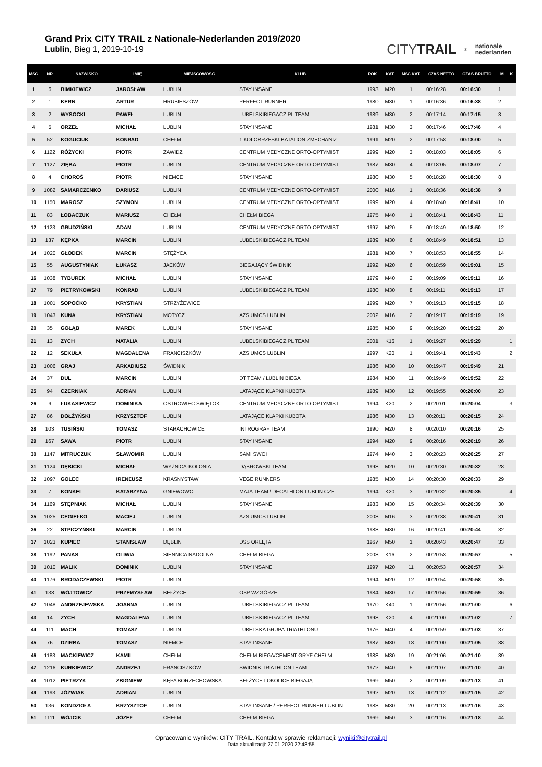Grand Prix CITY TRAIL z Nationale-Nederlanden 2019/2020
Lublin, Bieg 1, 2019-10-19
CITYTRAIL z nationale
nederlanden
| MSC | NR | NAZWISKO | IMIĘ | MIEJSCOWOŚĆ | KLUB | ROK | KAT | MSC KAT. | CZAS NETTO | CZAS BRUTTO | M | K |
| --- | --- | --- | --- | --- | --- | --- | --- | --- | --- | --- | --- | --- |
| 1 | 6 | BIMKIEWICZ | JAROSŁAW | LUBLIN | STAY INSANE | 1993 | M20 | 1 | 00:16:28 | 00:16:30 | 1 | |
| 2 | 1 | KERN | ARTUR | HRUBIESZÓW | PERFECT RUNNER | 1980 | M30 | 1 | 00:16:36 | 00:16:38 | 2 | |
| 3 | 2 | WYSOCKI | PAWEŁ | LUBLIN | LUBELSKIBIEGACZ.PL TEAM | 1989 | M30 | 2 | 00:17:14 | 00:17:15 | 3 | |
| 4 | 5 | ORZEŁ | MICHAŁ | LUBLIN | STAY INSANE | 1981 | M30 | 3 | 00:17:46 | 00:17:46 | 4 | |
| 5 | 52 | KOGUCIUK | KONRAD | CHEŁM | 1 KOŁOBRZESKI BATALION ZMECHANIZ... | 1991 | M20 | 2 | 00:17:58 | 00:18:00 | 5 | |
| 6 | 1122 | RÓŻYCKI | PIOTR | ZAWIDZ | CENTRUM MEDYCZNE ORTO-OPTYMIST | 1999 | M20 | 3 | 00:18:03 | 00:18:05 | 6 | |
| 7 | 1127 | ZIĘBA | PIOTR | LUBLIN | CENTRUM MEDYCZNE ORTO-OPTYMIST | 1987 | M30 | 4 | 00:18:05 | 00:18:07 | 7 | |
| 8 | 4 | CHOROŚ | PIOTR | NIEMCE | STAY INSANE | 1980 | M30 | 5 | 00:18:28 | 00:18:30 | 8 | |
| 9 | 1082 | SAMARCZENKO | DARIUSZ | LUBLIN | CENTRUM MEDYCZNE ORTO-OPTYMIST | 2000 | M16 | 1 | 00:18:36 | 00:18:38 | 9 | |
| 10 | 1150 | MAROSZ | SZYMON | LUBLIN | CENTRUM MEDYCZNE ORTO-OPTYMIST | 1999 | M20 | 4 | 00:18:40 | 00:18:41 | 10 | |
| 11 | 83 | ŁOBACZUK | MARIUSZ | CHEŁM | CHEŁM BIEGA | 1975 | M40 | 1 | 00:18:41 | 00:18:43 | 11 | |
| 12 | 1123 | GRUDZIŃSKI | ADAM | LUBLIN | CENTRUM MEDYCZNE ORTO-OPTYMIST | 1997 | M20 | 5 | 00:18:49 | 00:18:50 | 12 | |
| 13 | 137 | KĘPKA | MARCIN | LUBLIN | LUBELSKIBIEGACZ.PL TEAM | 1989 | M30 | 6 | 00:18:49 | 00:18:51 | 13 | |
| 14 | 1020 | GŁODEK | MARCIN | STĘŻYCA | | 1981 | M30 | 7 | 00:18:53 | 00:18:55 | 14 | |
| 15 | 55 | AUGUSTYNIAK | ŁUKASZ | JACKÓW | BIEGAJĄCY ŚWIDNIK | 1992 | M20 | 6 | 00:18:59 | 00:19:01 | 15 | |
| 16 | 1038 | TYBUREK | MICHAŁ | LUBLIN | STAY INSANE | 1979 | M40 | 2 | 00:19:09 | 00:19:11 | 16 | |
| 17 | 79 | PIETRYKOWSKI | KONRAD | LUBLIN | LUBELSKIBIEGACZ.PL TEAM | 1980 | M30 | 8 | 00:19:11 | 00:19:13 | 17 | |
| 18 | 1001 | SOPOĆKO | KRYSTIAN | STRZYŻEWICE | | 1999 | M20 | 7 | 00:19:13 | 00:19:15 | 18 | |
| 19 | 1043 | KUNA | KRYSTIAN | MOTYCZ | AZS UMCS LUBLIN | 2002 | M16 | 2 | 00:19:17 | 00:19:19 | 19 | |
| 20 | 35 | GOŁĄB | MAREK | LUBLIN | STAY INSANE | 1985 | M30 | 9 | 00:19:20 | 00:19:22 | 20 | |
| 21 | 13 | ZYCH | NATALIA | LUBLIN | LUBELSKIBIEGACZ.PL TEAM | 2001 | K16 | 1 | 00:19:27 | 00:19:29 | | 1 |
| 22 | 12 | SEKUŁA | MAGDALENA | FRANCISZKÓW | AZS UMCS LUBLIN | 1997 | K20 | 1 | 00:19:41 | 00:19:43 | | 2 |
| 23 | 1006 | GRAJ | ARKADIUSZ | ŚWIDNIK | | 1986 | M30 | 10 | 00:19:47 | 00:19:49 | 21 | |
| 24 | 37 | DUL | MARCIN | LUBLIN | DT TEAM / LUBLIN BIEGA | 1984 | M30 | 11 | 00:19:49 | 00:19:52 | 22 | |
| 25 | 94 | CZERNIAK | ADRIAN | LUBLIN | LATAJĄCE KLAPKI KUBOTA | 1989 | M30 | 12 | 00:19:55 | 00:20:00 | 23 | |
| 26 | 9 | ŁUKASIEWICZ | DOMINIKA | OSTROWIEC ŚWIĘTOK... | CENTRUM MEDYCZNE ORTO-OPTYMIST | 1994 | K20 | 2 | 00:20:01 | 00:20:04 | | 3 |
| 27 | 86 | DOŁŻYŃSKI | KRZYSZTOF | LUBLIN | LATAJĄCE KLAPKI KUBOTA | 1986 | M30 | 13 | 00:20:11 | 00:20:15 | 24 | |
| 28 | 103 | TUSIŃSKI | TOMASZ | STARACHOWICE | INTROGRAF TEAM | 1990 | M20 | 8 | 00:20:10 | 00:20:16 | 25 | |
| 29 | 167 | SAWA | PIOTR | LUBLIN | STAY INSANE | 1994 | M20 | 9 | 00:20:16 | 00:20:19 | 26 | |
| 30 | 1147 | MITRUCZUK | SŁAWOMIR | LUBLIN | SAMI SWOI | 1974 | M40 | 3 | 00:20:23 | 00:20:25 | 27 | |
| 31 | 1124 | DĘBICKI | MICHAŁ | WYŻNICA-KOLONIA | DĄBROWSKI TEAM | 1998 | M20 | 10 | 00:20:30 | 00:20:32 | 28 | |
| 32 | 1097 | GOLEC | IRENEUSZ | KRASNYSTAW | VEGE RUNNERS | 1985 | M30 | 14 | 00:20:30 | 00:20:33 | 29 | |
| 33 | 7 | KONKEL | KATARZYNA | GNIEWOWO | MAJA TEAM / DECATHLON LUBLIN CZE... | 1994 | K20 | 3 | 00:20:32 | 00:20:35 | | 4 |
| 34 | 1169 | STĘPNIAK | MICHAŁ | LUBLIN | STAY INSANE | 1983 | M30 | 15 | 00:20:34 | 00:20:39 | 30 | |
| 35 | 1025 | CEGIEŁKO | MACIEJ | LUBLIN | AZS UMCS LUBLIN | 2003 | M16 | 3 | 00:20:38 | 00:20:41 | 31 | |
| 36 | 22 | STPICZYŃSKI | MARCIN | LUBLIN | | 1983 | M30 | 16 | 00:20:41 | 00:20:44 | 32 | |
| 37 | 1023 | KUPIEC | STANISŁAW | DĘBLIN | DSS ORLĘTA | 1967 | M50 | 1 | 00:20:43 | 00:20:47 | 33 | |
| 38 | 1192 | PANAS | OLIWIA | SIENNICA NADOLNA | CHEŁM BIEGA | 2003 | K16 | 2 | 00:20:53 | 00:20:57 | | 5 |
| 39 | 1010 | MALIK | DOMINIK | LUBLIN | STAY INSANE | 1997 | M20 | 11 | 00:20:53 | 00:20:57 | 34 | |
| 40 | 1176 | BRODACZEWSKI | PIOTR | LUBLIN | | 1994 | M20 | 12 | 00:20:54 | 00:20:58 | 35 | |
| 41 | 138 | WÓJTOWICZ | PRZEMYSŁAW | BEŁŻYCE | OSP WZGÓRZE | 1984 | M30 | 17 | 00:20:56 | 00:20:59 | 36 | |
| 42 | 1048 | ANDRZEJEWSKA | JOANNA | LUBLIN | LUBELSKIBIEGACZ.PL TEAM | 1970 | K40 | 1 | 00:20:56 | 00:21:00 | | 6 |
| 43 | 14 | ZYCH | MAGDALENA | LUBLIN | LUBELSKIBIEGACZ.PL TEAM | 1998 | K20 | 4 | 00:21:00 | 00:21:02 | | 7 |
| 44 | 111 | MACH | TOMASZ | LUBLIN | LUBELSKA GRUPA TRIATHLONU | 1976 | M40 | 4 | 00:20:59 | 00:21:03 | 37 | |
| 45 | 76 | DZIRBA | TOMASZ | NIEMCE | STAY INSANE | 1987 | M30 | 18 | 00:21:00 | 00:21:05 | 38 | |
| 46 | 1183 | MACKIEWICZ | KAMIL | CHEŁM | CHEŁM BIEGA/CEMENT GRYF CHEŁM | 1988 | M30 | 19 | 00:21:06 | 00:21:10 | 39 | |
| 47 | 1216 | KURKIEWICZ | ANDRZEJ | FRANCISZKÓW | ŚWIDNIK TRIATHLON TEAM | 1972 | M40 | 5 | 00:21:07 | 00:21:10 | 40 | |
| 48 | 1012 | PIETRZYK | ZBIGNIEW | KĘPA BORZECHOWSKA | BEŁŻYCE I OKOLICE BIEGAJĄ | 1969 | M50 | 2 | 00:21:09 | 00:21:13 | 41 | |
| 49 | 1193 | JÓŹWIAK | ADRIAN | LUBLIN | | 1992 | M20 | 13 | 00:21:12 | 00:21:15 | 42 | |
| 50 | 136 | KONDZIOŁA | KRZYSZTOF | LUBLIN | STAY INSANE / PERFECT RUNNER LUBLIN | 1983 | M30 | 20 | 00:21:13 | 00:21:16 | 43 | |
| 51 | 1111 | WÓJCIK | JÓZEF | CHEŁM | CHEŁM BIEGA | 1969 | M50 | 3 | 00:21:16 | 00:21:18 | 44 | |
Opracowanie wyników: CITY TRAIL. Kontakt w sprawie reklamacji: wyniki@citytrail.pl
Data aktualizacji: 27.01.2020 22:48:55